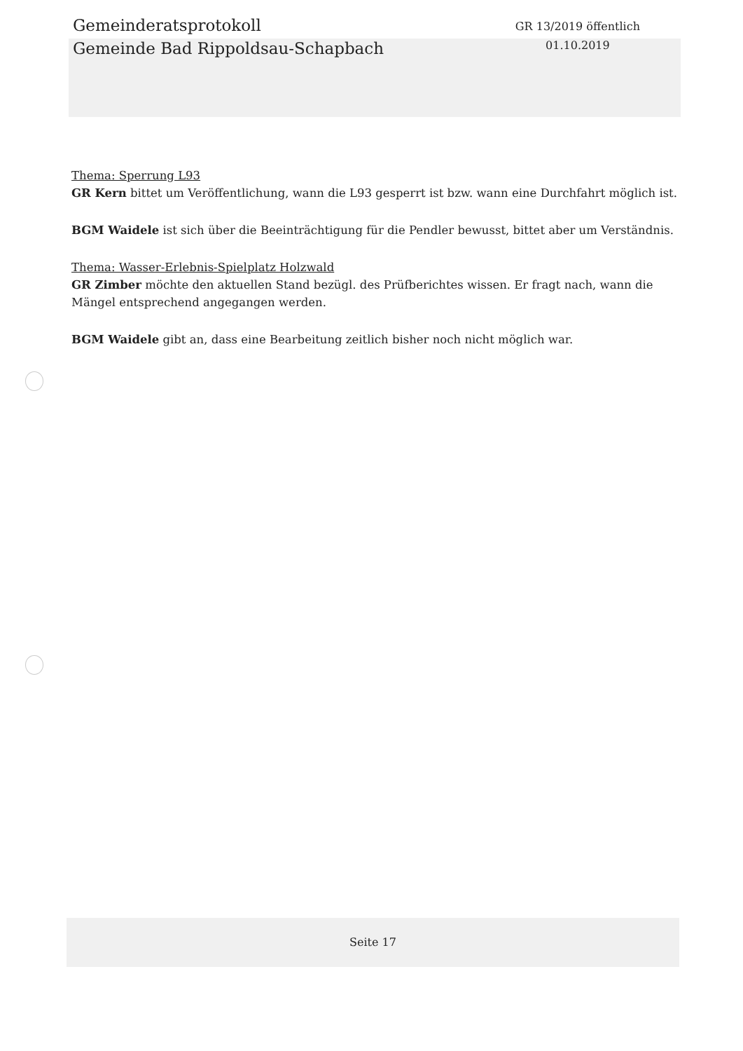Gemeinderatsprotokoll
Gemeinde Bad Rippoldsau-Schapbach
GR 13/2019 öffentlich
01.10.2019
Thema: Sperrung L93
GR Kern bittet um Veröffentlichung, wann die L93 gesperrt ist bzw. wann eine Durchfahrt möglich ist.
BGM Waidele ist sich über die Beeinträchtigung für die Pendler bewusst, bittet aber um Verständnis.
Thema: Wasser-Erlebnis-Spielplatz Holzwald
GR Zimber möchte den aktuellen Stand bezügl. des Prüfberichtes wissen. Er fragt nach, wann die Mängel entsprechend angegangen werden.
BGM Waidele gibt an, dass eine Bearbeitung zeitlich bisher noch nicht möglich war.
Seite 17